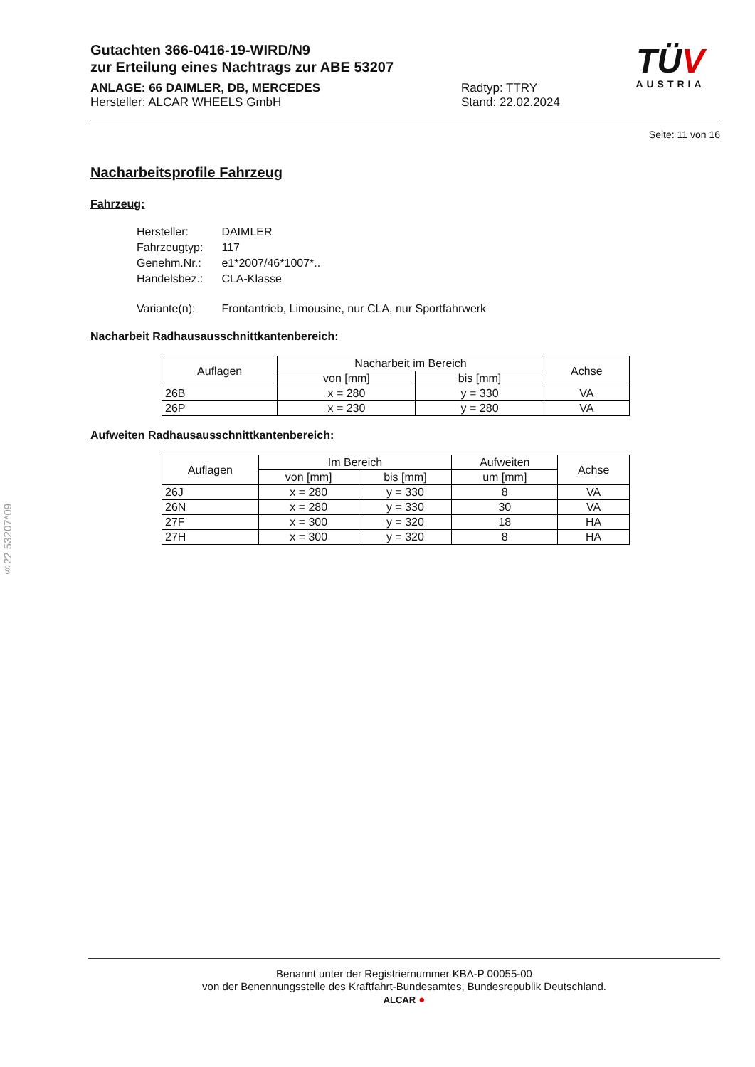Gutachten 366-0416-19-WIRD/N9
zur Erteilung eines Nachtrags zur ABE 53207
TÜV
AUSTRIA
ANLAGE: 66 DAIMLER, DB, MERCEDES
Hersteller: ALCAR WHEELS GmbH
Radtyp: TTRY
Stand: 22.02.2024
Seite: 11 von 16
Nacharbeitsprofile Fahrzeug
Fahrzeug:
| Hersteller: | DAIMLER |
| Fahrzeugtyp: | 117 |
| Genehm.Nr.: | e1*2007/46*1007*.. |
| Handelsbez.: | CLA-Klasse |
| Variante(n): | Frontantrieb, Limousine, nur CLA, nur Sportfahrwerk |
Nacharbeit Radhausausschnittkantenbereich:
| Auflagen | Nacharbeit im Bereich | | Achse |
| --- | --- | --- | --- |
| | von [mm] | bis [mm] | |
| 26B | x = 280 | y = 330 | VA |
| 26P | x = 230 | y = 280 | VA |
Aufweiten Radhausausschnittkantenbereich:
| Auflagen | Im Bereich | | Aufweiten | Achse |
| --- | --- | --- | --- | --- |
| | von [mm] | bis [mm] | um [mm] | |
| 26J | x = 280 | y = 330 | 8 | VA |
| 26N | x = 280 | y = 330 | 30 | VA |
| 27F | x = 300 | y = 320 | 18 | HA |
| 27H | x = 300 | y = 320 | 8 | HA |
§22 53207*09
Benannt unter der Registriernummer KBA-P 00055-00
von der Benennungsstelle des Kraftfahrt-Bundesamtes, Bundesrepublik Deutschland.
ALCAR ●